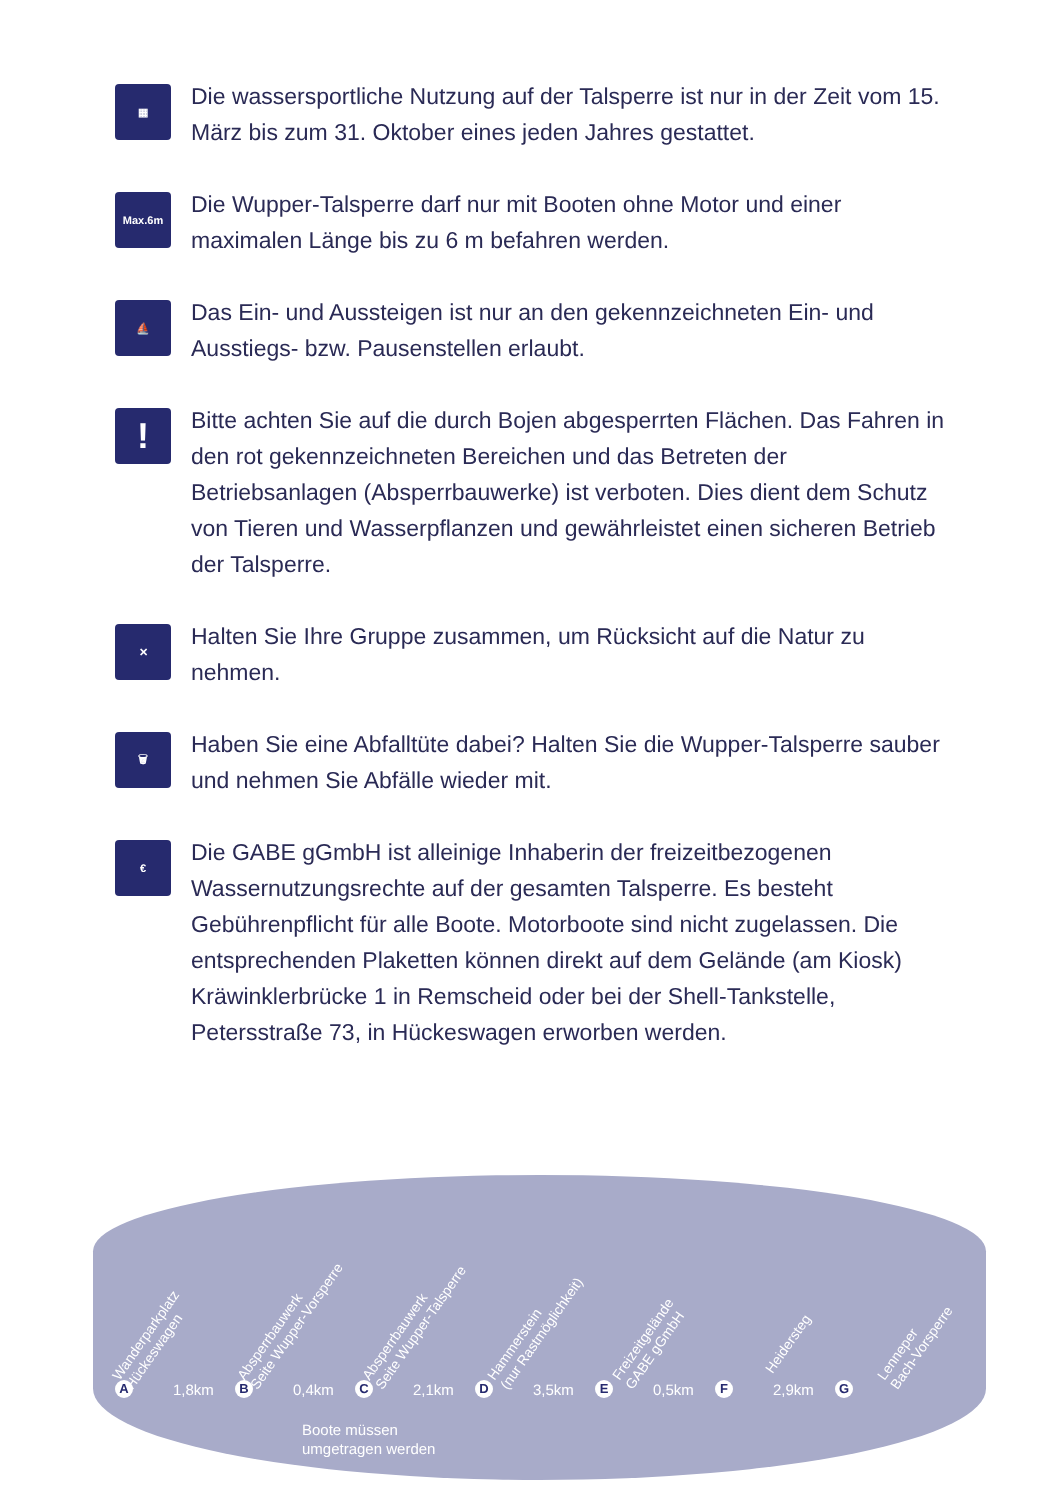▦
Die wassersportliche Nutzung auf der Talsperre ist nur in der Zeit vom 15. März bis zum 31. Oktober eines jeden Jahres gestattet.
Max.6m
Die Wupper-Talsperre darf nur mit Booten ohne Motor und einer maximalen Länge bis zu 6 m befahren werden.
⛵
Das Ein- und Aussteigen ist nur an den gekennzeichneten Ein- und Ausstiegs- bzw. Pausenstellen erlaubt.
!
Bitte achten Sie auf die durch Bojen abgesperrten Flächen. Das Fahren in den rot gekennzeichneten Bereichen und das Betreten der Betriebsanlagen (Absperrbauwerke) ist verboten. Dies dient dem Schutz von Tieren und Wasserpflanzen und gewährleistet einen sicheren Betrieb der Talsperre.
✕
Halten Sie Ihre Gruppe zusammen, um Rücksicht auf die Natur zu nehmen.
🗑
Haben Sie eine Abfalltüte dabei? Halten Sie die Wupper-Talsperre sauber und nehmen Sie Abfälle wieder mit.
€
Die GABE gGmbH ist alleinige Inhaberin der freizeitbezogenen Wassernutzungsrechte auf der gesamten Talsperre. Es besteht Gebührenpflicht für alle Boote. Motorboote sind nicht zugelassen. Die entsprechenden Plaketten können direkt auf dem Gelände (am Kiosk) Kräwinklerbrücke 1 in Remscheid oder bei der Shell-Tankstelle, Petersstraße 73, in Hückeswagen erworben werden.
Wanderparkplatz
Hückeswagen
Absperrbauwerk
Seite Wupper-Vorsperre
Absperrbauwerk
Seite Wupper-Talsperre
Hammerstein
(nur Rastmöglichkeit)
Freizeitgelände
GABE gGmbH
Heidersteg
Lenneper
Bach-Vorsperre
A 1,8km
B 0,4km
C 2,1km
D 3,5km
E 0,5km
F 2,9km
G
Boote müssen
umgetragen werden